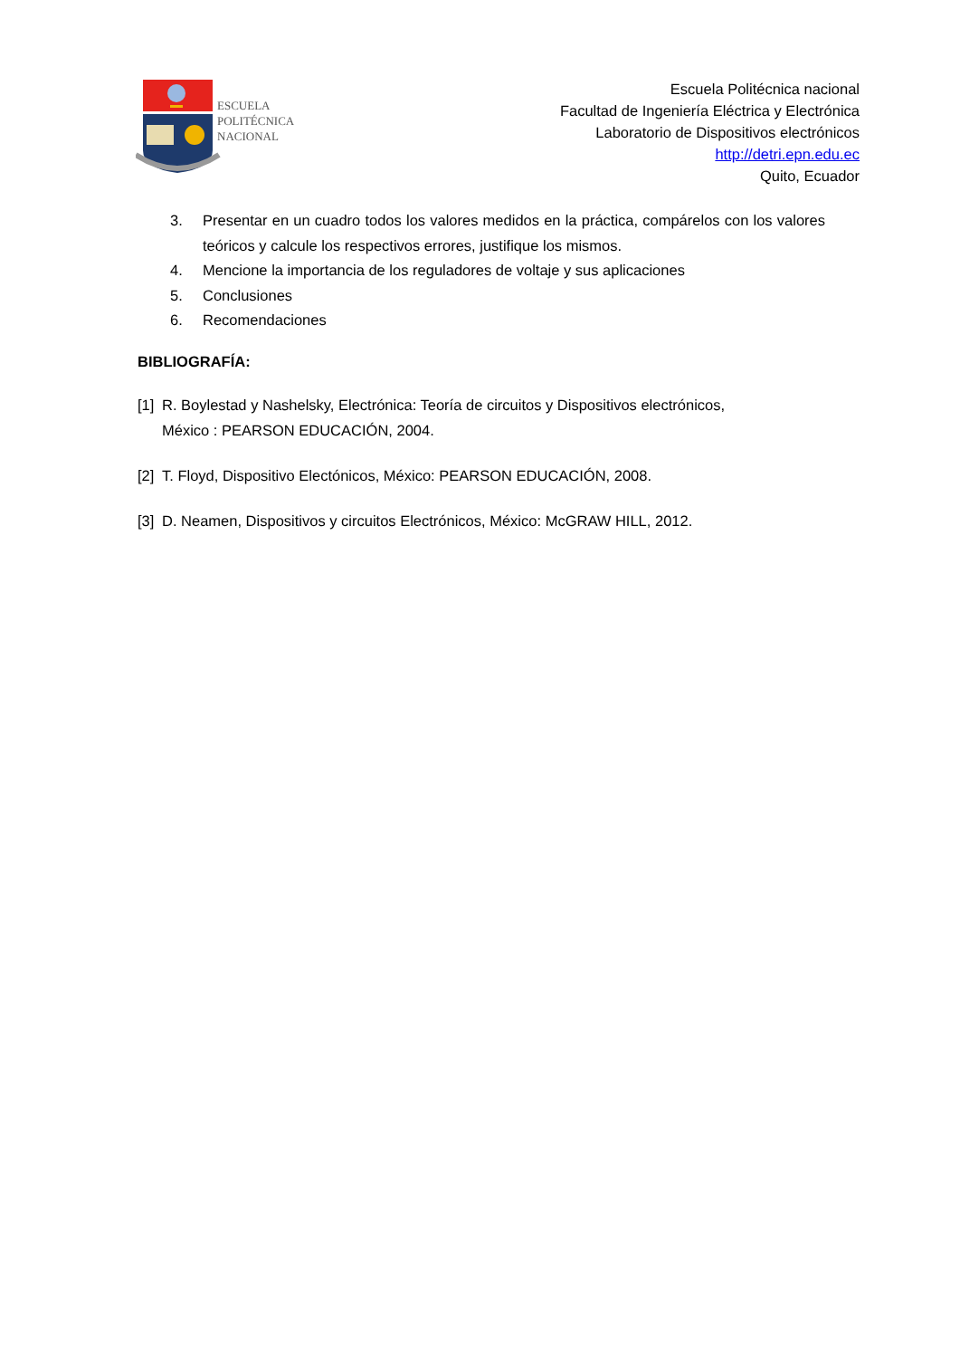ESCUELA
POLITÉCNICA
NACIONAL
Escuela Politécnica nacional
Facultad de Ingeniería Eléctrica y Electrónica
Laboratorio de Dispositivos electrónicos
http://detri.epn.edu.ec
Quito, Ecuador
3. Presentar en un cuadro todos los valores medidos en la práctica, compárelos con los valores teóricos y calcule los respectivos errores, justifique los mismos.
4. Mencione la importancia de los reguladores de voltaje y sus aplicaciones
5. Conclusiones
6. Recomendaciones
BIBLIOGRAFÍA:
[1] R. Boylestad y Nashelsky, Electrónica: Teoría de circuitos y Dispositivos electrónicos,
México : PEARSON EDUCACIÓN, 2004.
[2] T. Floyd, Dispositivo Electónicos, México: PEARSON EDUCACIÓN, 2008.
[3] D. Neamen, Dispositivos y circuitos Electrónicos, México: McGRAW HILL, 2012.